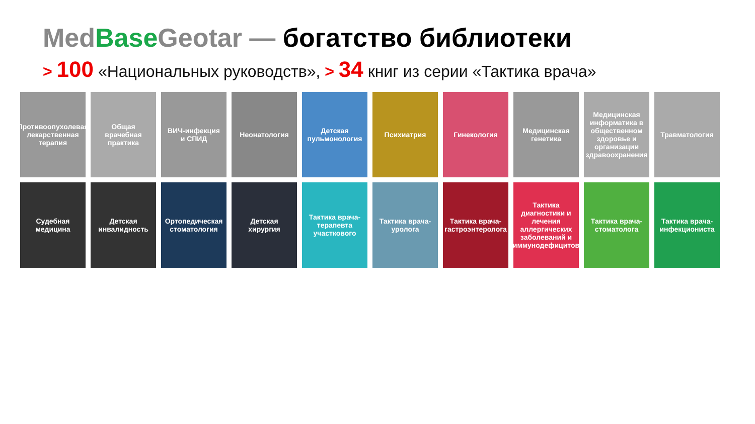Med Base Geotar — богатство библиотеки
> 100 «Национальных руководств», > 34 книг из серии «Тактика врача»
Противоопухолевая лекарственная терапия
Общая врачебная практика
ВИЧ-инфекция и СПИД
Неонатология
Детская пульмонология
Психиатрия
Гинекология
Медицинская генетика
Медицинская информатика в общественном здоровье и организации здравоохранения
Травматология
Судебная медицина
Детская инвалидность
Ортопедическая стоматология
Детская хирургия
Тактика врача-терапевта участкового
Тактика врача-уролога
Тактика врача-гастроэнтеролога
Тактика диагностики и лечения аллергических заболеваний и иммунодефицитов
Тактика врача-стоматолога
Тактика врача-инфекциониста